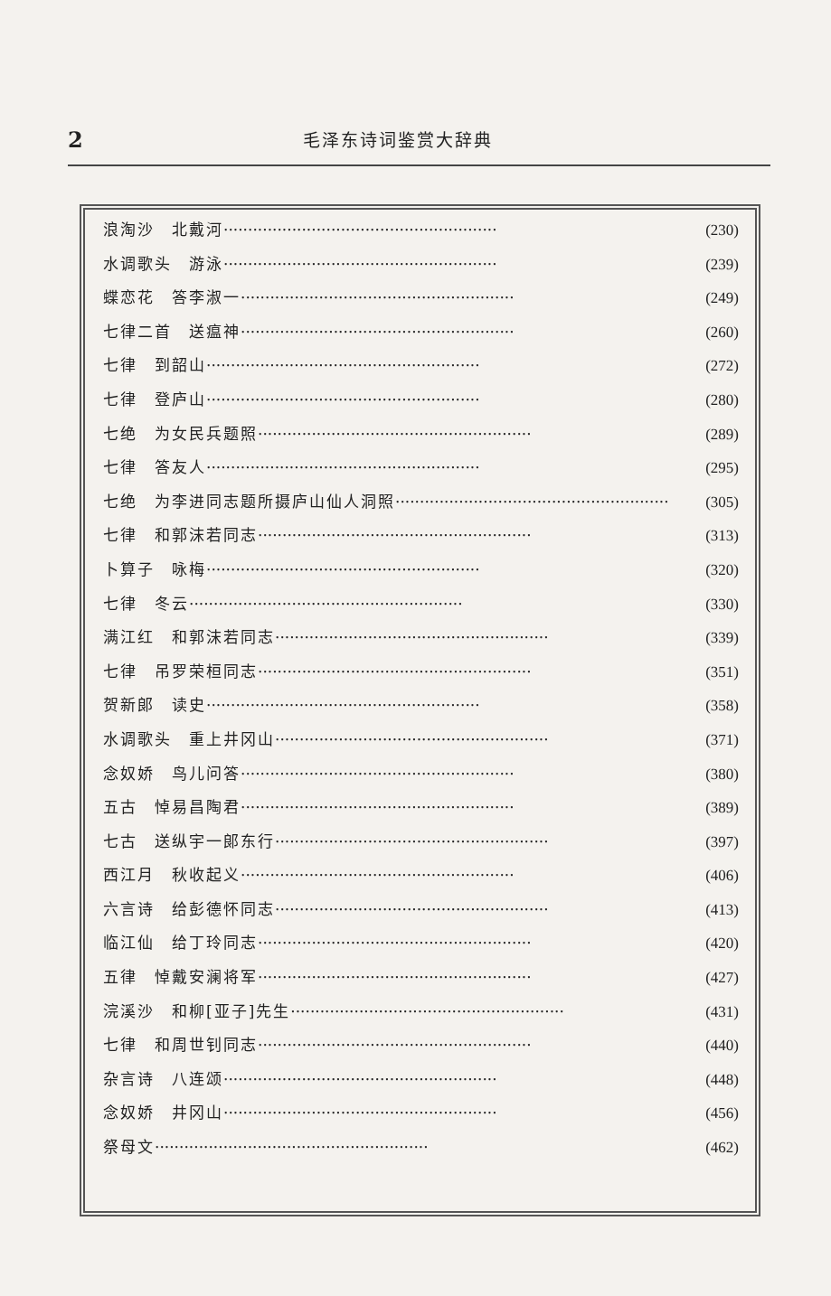2 毛泽东诗词鉴赏大辞典
浪淘沙　北戴河 ························································ (230)
水调歌头　游泳 ························································ (239)
蝶恋花　答李淑一 ························································ (249)
七律二首　送瘟神 ························································ (260)
七律　到韶山 ························································ (272)
七律　登庐山 ························································ (280)
七绝　为女民兵题照 ························································ (289)
七律　答友人 ························································ (295)
七绝　为李进同志题所摄庐山仙人洞照 ························································ (305)
七律　和郭沫若同志 ························································ (313)
卜算子　咏梅 ························································ (320)
七律　冬云 ························································ (330)
满江红　和郭沫若同志 ························································ (339)
七律　吊罗荣桓同志 ························································ (351)
贺新郎　读史 ························································ (358)
水调歌头　重上井冈山 ························································ (371)
念奴娇　鸟儿问答 ························································ (380)
五古　悼易昌陶君 ························································ (389)
七古　送纵宇一郎东行 ························································ (397)
西江月　秋收起义 ························································ (406)
六言诗　给彭德怀同志 ························································ (413)
临江仙　给丁玲同志 ························································ (420)
五律　悼戴安澜将军 ························································ (427)
浣溪沙　和柳[亚子]先生 ························································ (431)
七律　和周世钊同志 ························································ (440)
杂言诗　八连颂 ························································ (448)
念奴娇　井冈山 ························································ (456)
祭母文 ························································ (462)